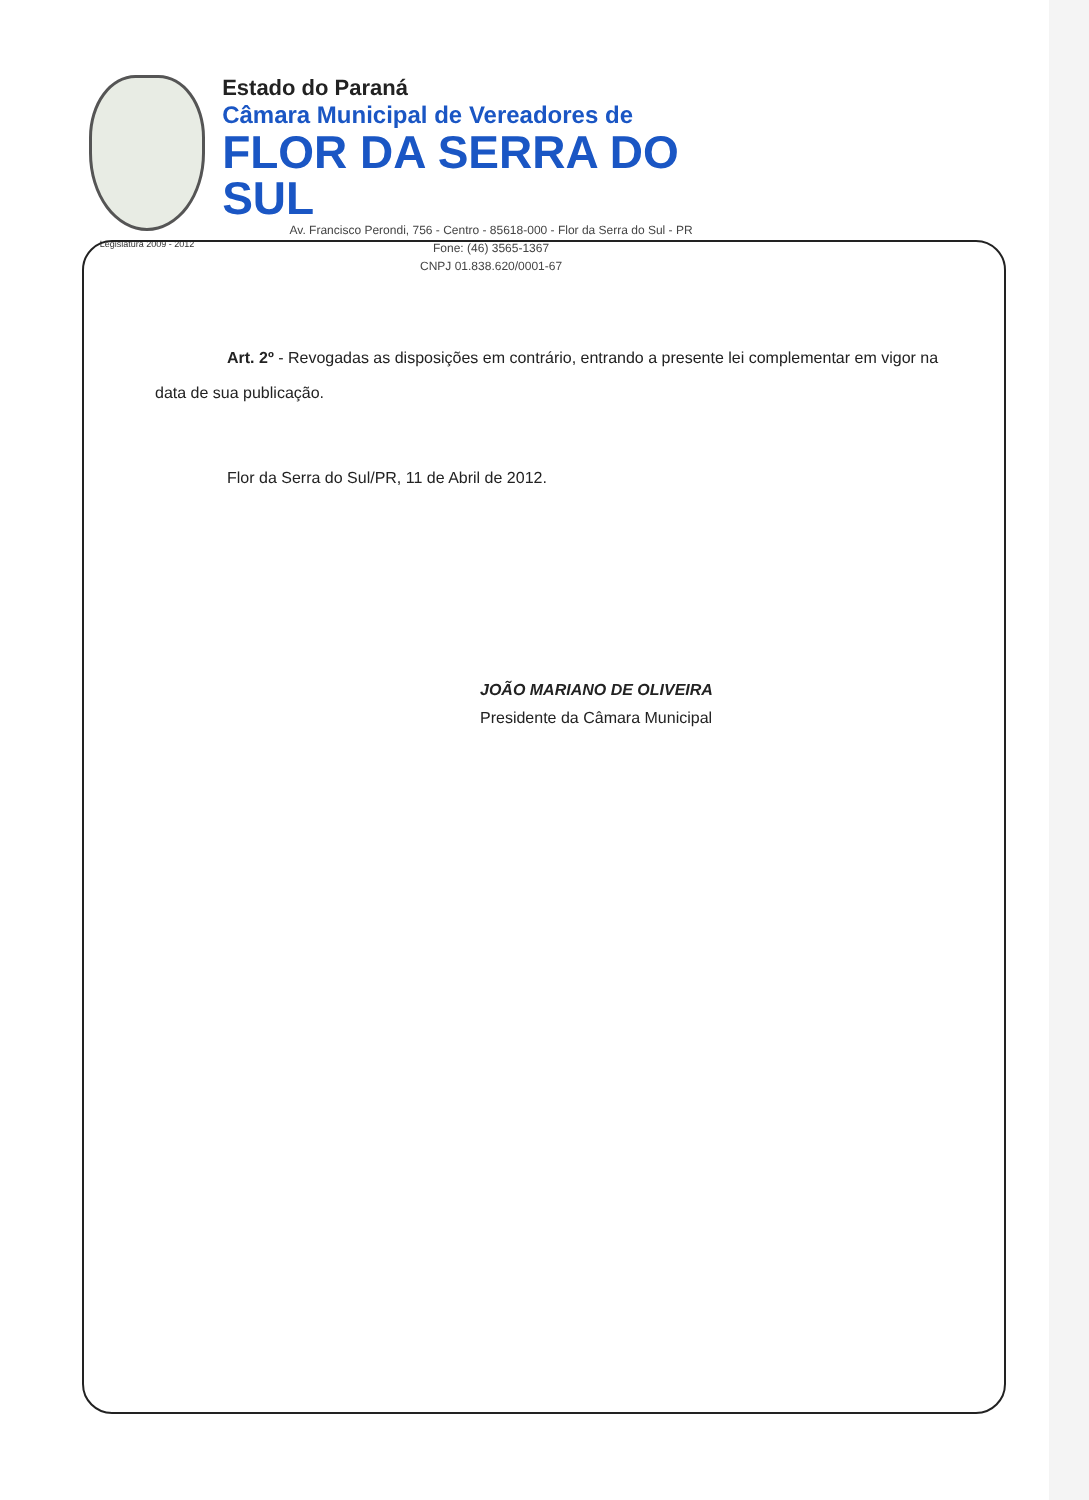Legislatura 2009 - 2012
Estado do Paraná
Câmara Municipal de Vereadores de
FLOR DA SERRA DO SUL
Av. Francisco Perondi, 756 - Centro - 85618-000 - Flor da Serra do Sul - PR
Fone: (46) 3565-1367
CNPJ 01.838.620/0001-67
Art. 2º - Revogadas as disposições em contrário, entrando a presente lei complementar em vigor na data de sua publicação.
Flor da Serra do Sul/PR, 11 de Abril de 2012.
JOÃO MARIANO DE OLIVEIRA
Presidente da Câmara Municipal